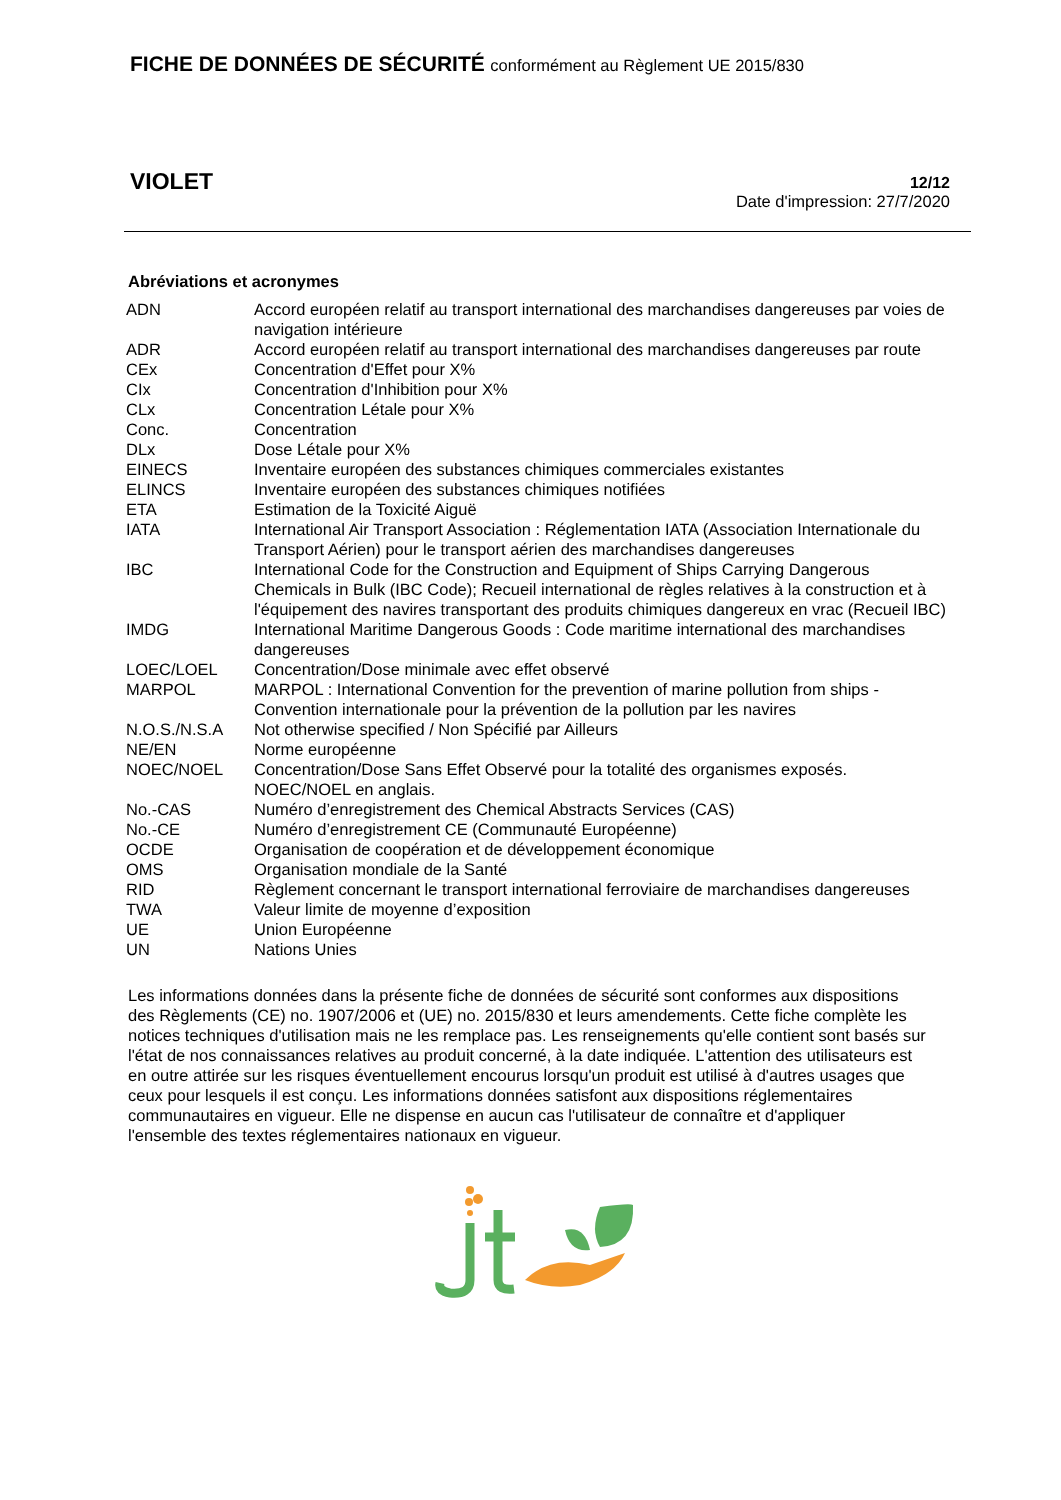FICHE DE DONNÉES DE SÉCURITÉ conformément au Règlement UE 2015/830
VIOLET
12/12
Date d'impression: 27/7/2020
Abréviations et acronymes
| ADN | Accord européen relatif au transport international des marchandises dangereuses par voies de navigation intérieure |
| ADR | Accord européen relatif au transport international des marchandises dangereuses par route |
| CEx | Concentration d'Effet pour X% |
| CIx | Concentration d'Inhibition pour X% |
| CLx | Concentration Létale pour X% |
| Conc. | Concentration |
| DLx | Dose Létale pour X% |
| EINECS | Inventaire européen des substances chimiques commerciales existantes |
| ELINCS | Inventaire européen des substances chimiques notifiées |
| ETA | Estimation de la Toxicité Aiguë |
| IATA | International Air Transport Association : Réglementation IATA (Association Internationale du Transport Aérien) pour le transport aérien des marchandises dangereuses |
| IBC | International Code for the Construction and Equipment of Ships Carrying Dangerous Chemicals in Bulk (IBC Code); Recueil international de règles relatives à la construction et à l'équipement des navires transportant des produits chimiques dangereux en vrac (Recueil IBC) |
| IMDG | International Maritime Dangerous Goods : Code maritime international des marchandises dangereuses |
| LOEC/LOEL | Concentration/Dose minimale avec effet observé |
| MARPOL | MARPOL : International Convention for the prevention of marine pollution from ships - Convention internationale pour la prévention de la pollution par les navires |
| N.O.S./N.S.A | Not otherwise specified / Non Spécifié par Ailleurs |
| NE/EN | Norme européenne |
| NOEC/NOEL | Concentration/Dose Sans Effet Observé pour la totalité des organismes exposés. NOEC/NOEL en anglais. |
| No.-CAS | Numéro d’enregistrement des Chemical Abstracts Services (CAS) |
| No.-CE | Numéro d’enregistrement CE (Communauté Européenne) |
| OCDE | Organisation de coopération et de développement économique |
| OMS | Organisation mondiale de la Santé |
| RID | Règlement concernant le transport international ferroviaire de marchandises dangereuses |
| TWA | Valeur limite de moyenne d’exposition |
| UE | Union Européenne |
| UN | Nations Unies |
Les informations données dans la présente fiche de données de sécurité sont conformes aux dispositions des Règlements (CE) no. 1907/2006 et (UE) no. 2015/830 et leurs amendements. Cette fiche complète les notices techniques d'utilisation mais ne les remplace pas. Les renseignements qu'elle contient sont basés sur l'état de nos connaissances relatives au produit concerné, à la date indiquée. L'attention des utilisateurs est en outre attirée sur les risques éventuellement encourus lorsqu'un produit est utilisé à d'autres usages que ceux pour lesquels il est conçu. Les informations données satisfont aux dispositions réglementaires communautaires en vigueur. Elle ne dispense en aucun cas l'utilisateur de connaître et d'appliquer l'ensemble des textes réglementaires nationaux en vigueur.